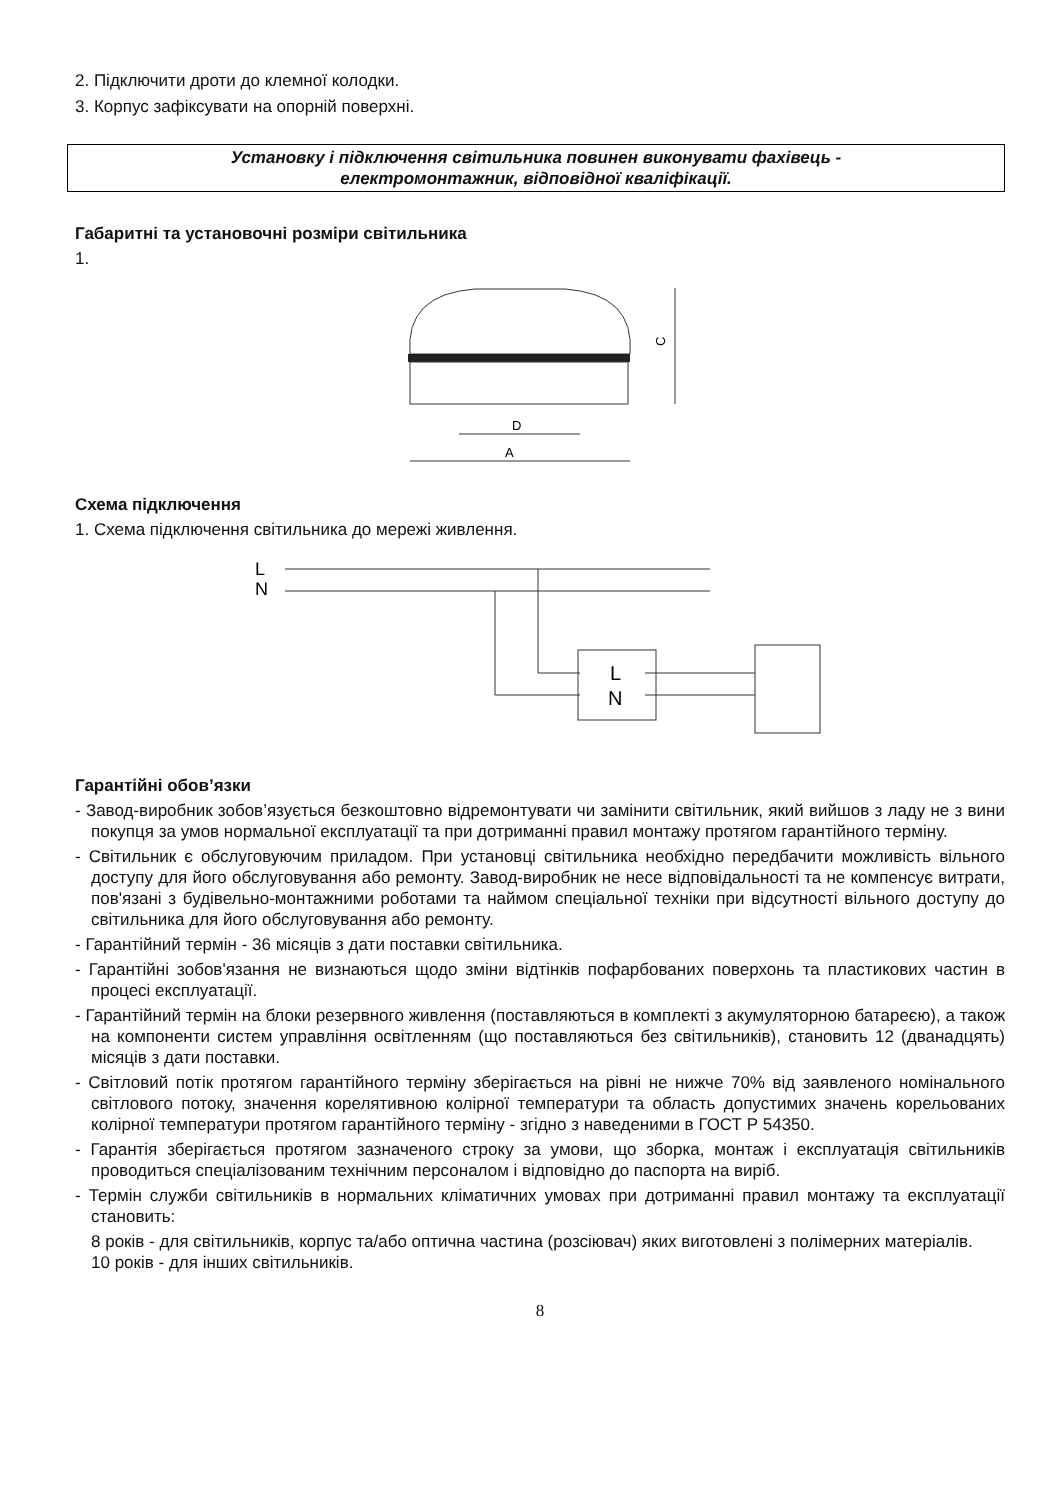2. Підключити дроти до клемної колодки.
3. Корпус зафіксувати на опорній поверхні.
Установку і підключення світильника повинен виконувати фахівець -
електромонтажник, відповідної кваліфікації.
Габаритні та установочні розміри світильника
1.
C
D
A
Схема підключення
1. Схема підключення світильника до мережі живлення.
L
N
L
N
Гарантійні обов’язки
- Завод-виробник зобов’язується безкоштовно відремонтувати чи замінити світильник, який вийшов з ладу не з вини покупця за умов нормальної експлуатації та при дотриманні правил монтажу протягом гарантійного терміну.
- Світильник є обслуговуючим приладом. При установці світильника необхідно передбачити можливість вільного доступу для його обслуговування або ремонту. Завод-виробник не несе відповідальності та не компенсує витрати, пов'язані з будівельно-монтажними роботами та наймом спеціальної техніки при відсутності вільного доступу до світильника для його обслуговування або ремонту.
- Гарантійний термін - 36 місяців з дати поставки світильника.
- Гарантійні зобов'язання не визнаються щодо зміни відтінків пофарбованих поверхонь та пластикових частин в процесі експлуатації.
- Гарантійний термін на блоки резервного живлення (поставляються в комплекті з акумуляторною батареєю), а також на компоненти систем управління освітленням (що поставляються без світильників), становить 12 (дванадцять) місяців з дати поставки.
- Світловий потік протягом гарантійного терміну зберігається на рівні не нижче 70% від заявленого номінального світлового потоку, значення корелятивною колірної температури та область допустимих значень корельованих колірної температури протягом гарантійного терміну - згідно з наведеними в ГОСТ Р 54350.
- Гарантія зберігається протягом зазначеного строку за умови, що зборка, монтаж і експлуатація світильників проводиться спеціалізованим технічним персоналом і відповідно до паспорта на виріб.
- Термін служби світильників в нормальних кліматичних умовах при дотриманні правил монтажу та експлуатації становить:
8 років - для світильників, корпус та/або оптична частина (розсіювач) яких виготовлені з полімерних матеріалів.
10 років - для інших світильників.
8